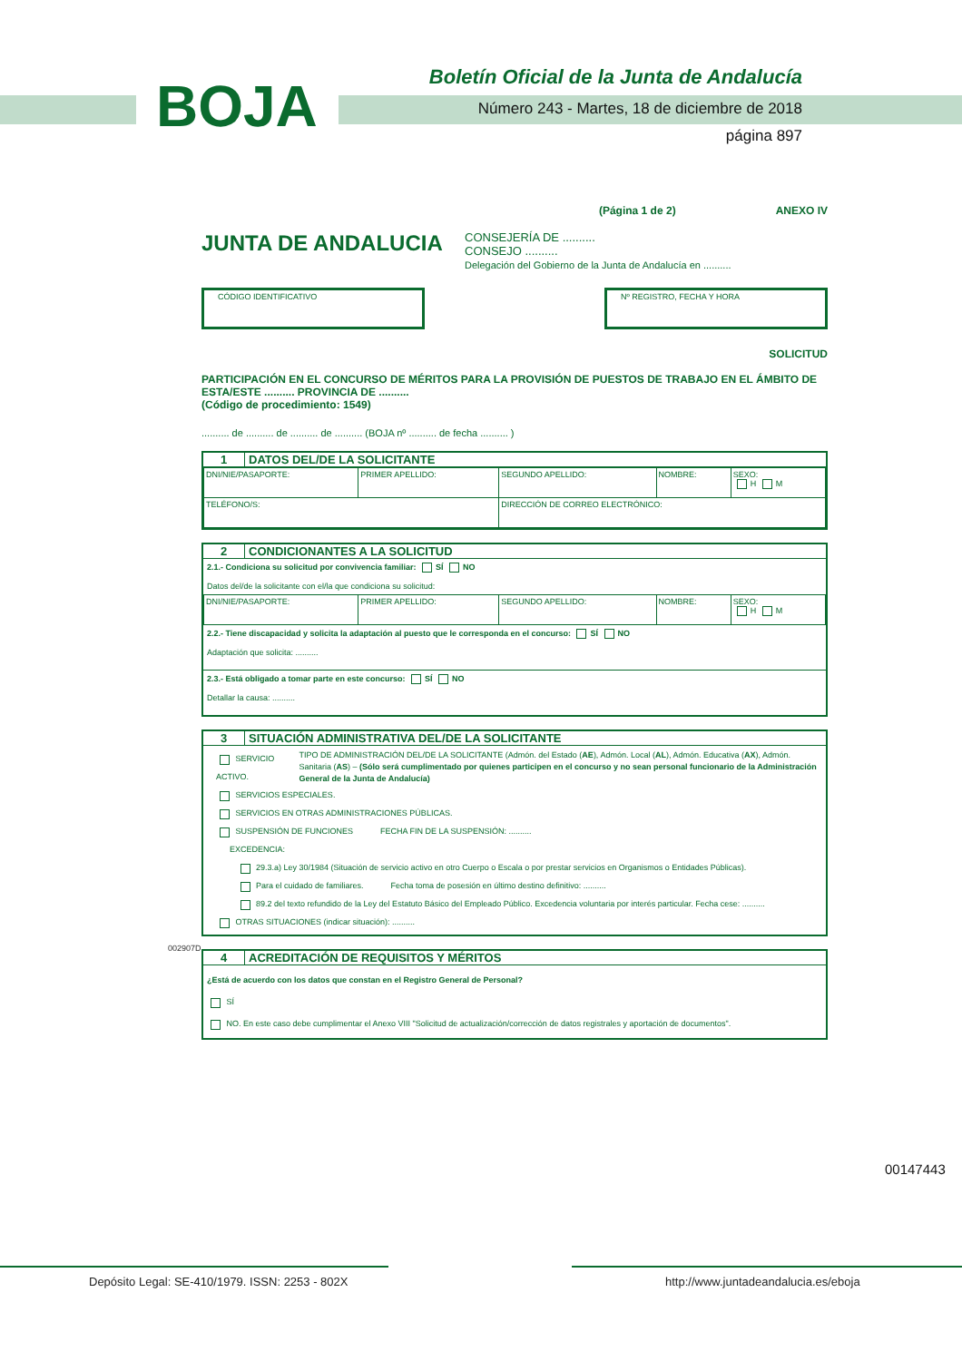BOJA
Boletín Oficial de la Junta de Andalucía
Número 243 - Martes, 18 de diciembre de 2018
página 897
(Página 1 de 2) ANEXO IV
JUNTA DE ANDALUCIA
CONSEJERÍA DE ..........
CONSEJO ..........
Delegación del Gobierno de la Junta de Andalucía en ..........
CÓDIGO IDENTIFICATIVO Nº REGISTRO, FECHA Y HORA
SOLICITUD
PARTICIPACIÓN EN EL CONCURSO DE MÉRITOS PARA LA PROVISIÓN DE PUESTOS DE TRABAJO EN EL ÁMBITO DE ESTA/ESTE .......... PROVINCIA DE ..........
(Código de procedimiento: 1549)
.......... de .......... de .......... de .......... (BOJA nº .......... de fecha .......... )
1 DATOS DEL/DE LA SOLICITANTE
| DNI/NIE/PASAPORTE: | PRIMER APELLIDO: | SEGUNDO APELLIDO: | NOMBRE: | SEXO: H M |
| TELÉFONO/S: | | DIRECCIÓN DE CORREO ELECTRÓNICO: | | |
2 CONDICIONANTES A LA SOLICITUD
2.1.- Condiciona su solicitud por convivencia familiar: SÍ NO
Datos del/de la solicitante con el/la que condiciona su solicitud:
| DNI/NIE/PASAPORTE: | PRIMER APELLIDO: | SEGUNDO APELLIDO: | NOMBRE: | SEXO: H M |
2.2.- Tiene discapacidad y solicita la adaptación al puesto que le corresponda en el concurso: SÍ NO
Adaptación que solicita: ..........
2.3.- Está obligado a tomar parte en este concurso: SÍ NO
Detallar la causa: ..........
3 SITUACIÓN ADMINISTRATIVA DEL/DE LA SOLICITANTE
SERVICIO ACTIVO.
TIPO DE ADMINISTRACIÓN DEL/DE LA SOLICITANTE (Admón. del Estado (AE), Admón. Local (AL), Admón. Educativa (AX), Admón. Sanitaria (AS) – (Sólo será cumplimentado por quienes participen en el concurso y no sean personal funcionario de la Administración General de la Junta de Andalucía)
SERVICIOS ESPECIALES.
SERVICIOS EN OTRAS ADMINISTRACIONES PÚBLICAS.
SUSPENSIÓN DE FUNCIONES FECHA FIN DE LA SUSPENSIÓN: ..........
EXCEDENCIA:
29.3.a) Ley 30/1984 (Situación de servicio activo en otro Cuerpo o Escala o por prestar servicios en Organismos o Entidades Públicas).
Para el cuidado de familiares. Fecha toma de posesión en último destino definitivo: ..........
89.2 del texto refundido de la Ley del Estatuto Básico del Empleado Público. Excedencia voluntaria por interés particular. Fecha cese: ..........
OTRAS SITUACIONES (indicar situación): ..........
4 ACREDITACIÓN DE REQUISITOS Y MÉRITOS
¿Está de acuerdo con los datos que constan en el Registro General de Personal?
SÍ
NO. En este caso debe cumplimentar el Anexo VIII "Solicitud de actualización/corrección de datos registrales y aportación de documentos".
002907D
00147443
Depósito Legal: SE-410/1979. ISSN: 2253 - 802X http://www.juntadeandalucia.es/eboja